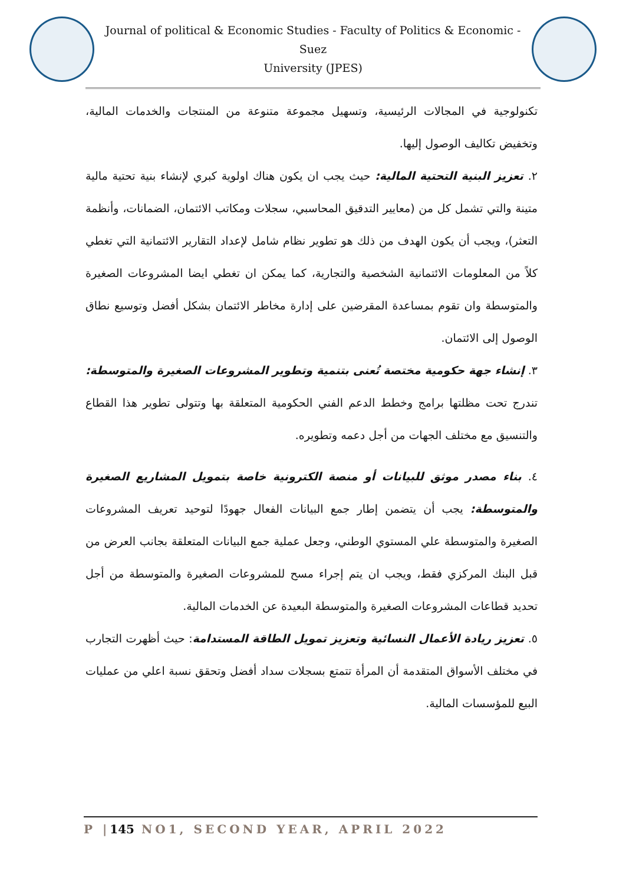Journal of political & Economic Studies - Faculty of Politics & Economic -Suez
University (JPES)
تكنولوجية في المجالات الرئيسية، وتسهيل مجموعة متنوعة من المنتجات والخدمات المالية، وتخفيض تكاليف الوصول إليها.
٢. تعزيز البنية التحتية المالية: حيث يجب ان يكون هناك اولوية كبري لإنشاء بنية تحتية مالية متينة والتي تشمل كل من (معايير التدقيق المحاسبي، سجلات ومكاتب الائتمان، الضمانات، وأنظمة التعثر)، ويجب أن يكون الهدف من ذلك هو تطوير نظام شامل لإعداد التقارير الائتمانية التي تغطي كلاً من المعلومات الائتمانية الشخصية والتجارية، كما يمكن ان تغطي ايضا المشروعات الصغيرة والمتوسطة وان تقوم بمساعدة المقرضين على إدارة مخاطر الائتمان بشكل أفضل وتوسيع نطاق الوصول إلى الائتمان.
٣. إنشاء جهة حكومية مختصة تُعنى بتنمية وتطوير المشروعات الصغيرة والمتوسطة: تندرج تحت مظلتها برامج وخطط الدعم الفني الحكومية المتعلقة بها وتتولى تطوير هذا القطاع والتنسيق مع مختلف الجهات من أجل دعمه وتطويره.
٤. بناء مصدر موثق للبيانات أو منصة الكترونية خاصة بتمويل المشاريع الصغيرة والمتوسطة: يجب أن يتضمن إطار جمع البيانات الفعال جهودًا لتوحيد تعريف المشروعات الصغيرة والمتوسطة علي المستوي الوطني، وجعل عملية جمع البيانات المتعلقة بجانب العرض من قبل البنك المركزي فقط، ويجب ان يتم إجراء مسح للمشروعات الصغيرة والمتوسطة من أجل تحديد قطاعات المشروعات الصغيرة والمتوسطة البعيدة عن الخدمات المالية.
٥. تعزيز ريادة الأعمال النسائية وتعزيز تمويل الطاقة المستدامة: حيث أظهرت التجارب في مختلف الأسواق المتقدمة أن المرأة تتمتع بسجلات سداد أفضل وتحقق نسبة اعلي من عمليات البيع للمؤسسات المالية.
P |145 NO1, SECOND YEAR, APRIL 2022